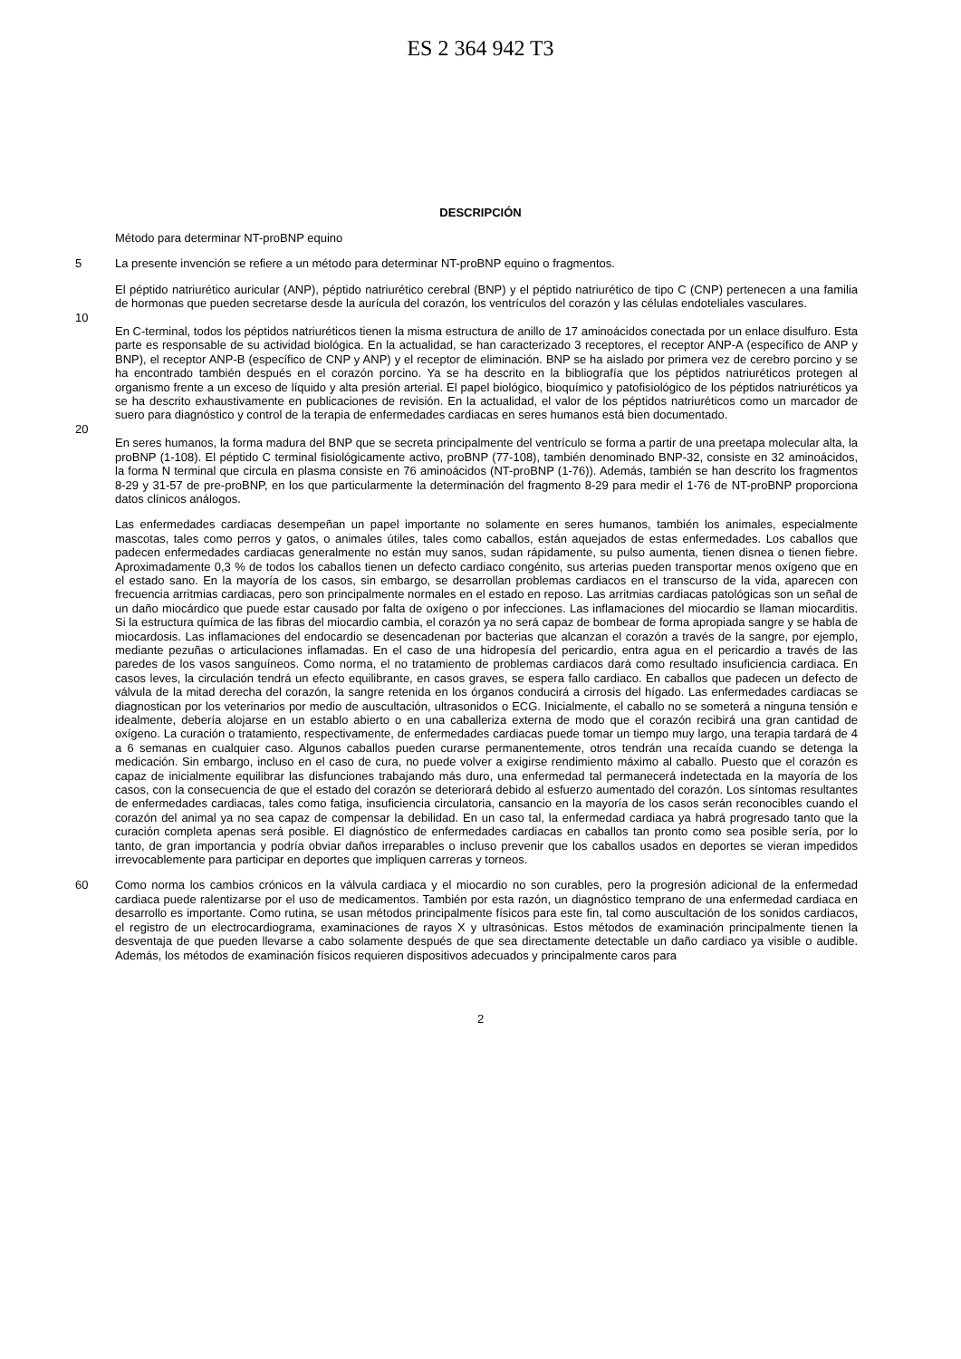ES 2 364 942 T3
DESCRIPCIÓN
Método para determinar NT-proBNP equino
5 La presente invención se refiere a un método para determinar NT-proBNP equino o fragmentos.
El péptido natriurético auricular (ANP), péptido natriurético cerebral (BNP) y el péptido natriurético de tipo C (CNP) pertenecen a una familia de hormonas que pueden secretarse desde la aurícula del corazón, los ventrículos del corazón y las células endoteliales vasculares.
10
En C-terminal, todos los péptidos natriuréticos tienen la misma estructura de anillo de 17 aminoácidos conectada por un enlace disulfuro. Esta parte es responsable de su actividad biológica. En la actualidad, se han caracterizado 3 receptores, el receptor ANP-A (específico de ANP y BNP), el receptor ANP-B (específico de CNP y ANP) y el receptor de eliminación. BNP se ha aislado por primera vez de cerebro porcino y se ha encontrado también después en el corazón porcino. Ya se ha descrito en la bibliografía que los péptidos natriuréticos protegen al organismo frente a un exceso de líquido y alta presión arterial. El papel biológico, bioquímico y patofisiológico de los péptidos natriuréticos ya se ha descrito exhaustivamente en publicaciones de revisión. En la actualidad, el valor de los péptidos natriuréticos como un marcador de suero para diagnóstico y control de la terapia de enfermedades cardiacas en seres humanos está bien documentado.
20
En seres humanos, la forma madura del BNP que se secreta principalmente del ventrículo se forma a partir de una preetapa molecular alta, la proBNP (1-108). El péptido C terminal fisiológicamente activo, proBNP (77-108), también denominado BNP-32, consiste en 32 aminoácidos, la forma N terminal que circula en plasma consiste en 76 aminoácidos (NT-proBNP (1-76)). Además, también se han descrito los fragmentos 8-29 y 31-57 de pre-proBNP, en los que particularmente la determinación del fragmento 8-29 para medir el 1-76 de NT-proBNP proporciona datos clínicos análogos.
Las enfermedades cardiacas desempeñan un papel importante no solamente en seres humanos, también los animales, especialmente mascotas, tales como perros y gatos, o animales útiles, tales como caballos, están aquejados de estas enfermedades. Los caballos que padecen enfermedades cardiacas generalmente no están muy sanos, sudan rápidamente, su pulso aumenta, tienen disnea o tienen fiebre. Aproximadamente 0,3 % de todos los caballos tienen un defecto cardiaco congénito, sus arterias pueden transportar menos oxígeno que en el estado sano. En la mayoría de los casos, sin embargo, se desarrollan problemas cardiacos en el transcurso de la vida, aparecen con frecuencia arritmias cardiacas, pero son principalmente normales en el estado en reposo. Las arritmias cardiacas patológicas son un señal de un daño miocárdico que puede estar causado por falta de oxígeno o por infecciones. Las inflamaciones del miocardio se llaman miocarditis. Si la estructura química de las fibras del miocardio cambia, el corazón ya no será capaz de bombear de forma apropiada sangre y se habla de miocardosis. Las inflamaciones del endocardio se desencadenan por bacterias que alcanzan el corazón a través de la sangre, por ejemplo, mediante pezuñas o articulaciones inflamadas. En el caso de una hidropesía del pericardio, entra agua en el pericardio a través de las paredes de los vasos sanguíneos. Como norma, el no tratamiento de problemas cardiacos dará como resultado insuficiencia cardiaca. En casos leves, la circulación tendrá un efecto equilibrante, en casos graves, se espera fallo cardiaco. En caballos que padecen un defecto de válvula de la mitad derecha del corazón, la sangre retenida en los órganos conducirá a cirrosis del hígado. Las enfermedades cardiacas se diagnostican por los veterinarios por medio de auscultación, ultrasonidos o ECG. Inicialmente, el caballo no se someterá a ninguna tensión e idealmente, debería alojarse en un establo abierto o en una caballeriza externa de modo que el corazón recibirá una gran cantidad de oxígeno. La curación o tratamiento, respectivamente, de enfermedades cardiacas puede tomar un tiempo muy largo, una terapia tardará de 4 a 6 semanas en cualquier caso. Algunos caballos pueden curarse permanentemente, otros tendrán una recaída cuando se detenga la medicación. Sin embargo, incluso en el caso de cura, no puede volver a exigirse rendimiento máximo al caballo. Puesto que el corazón es capaz de inicialmente equilibrar las disfunciones trabajando más duro, una enfermedad tal permanecerá indetectada en la mayoría de los casos, con la consecuencia de que el estado del corazón se deteriorará debido al esfuerzo aumentado del corazón. Los síntomas resultantes de enfermedades cardiacas, tales como fatiga, insuficiencia circulatoria, cansancio en la mayoría de los casos serán reconocibles cuando el corazón del animal ya no sea capaz de compensar la debilidad. En un caso tal, la enfermedad cardiaca ya habrá progresado tanto que la curación completa apenas será posible. El diagnóstico de enfermedades cardiacas en caballos tan pronto como sea posible sería, por lo tanto, de gran importancia y podría obviar daños irreparables o incluso prevenir que los caballos usados en deportes se vieran impedidos irrevocablemente para participar en deportes que impliquen carreras y torneos.
60 Como norma los cambios crónicos en la válvula cardiaca y el miocardio no son curables, pero la progresión adicional de la enfermedad cardiaca puede ralentizarse por el uso de medicamentos. También por esta razón, un diagnóstico temprano de una enfermedad cardiaca en desarrollo es importante. Como rutina, se usan métodos principalmente físicos para este fin, tal como auscultación de los sonidos cardiacos, el registro de un electrocardiograma, examinaciones de rayos X y ultrasónicas. Estos métodos de examinación principalmente tienen la desventaja de que pueden llevarse a cabo solamente después de que sea directamente detectable un daño cardiaco ya visible o audible. Además, los métodos de examinación físicos requieren dispositivos adecuados y principalmente caros para
2